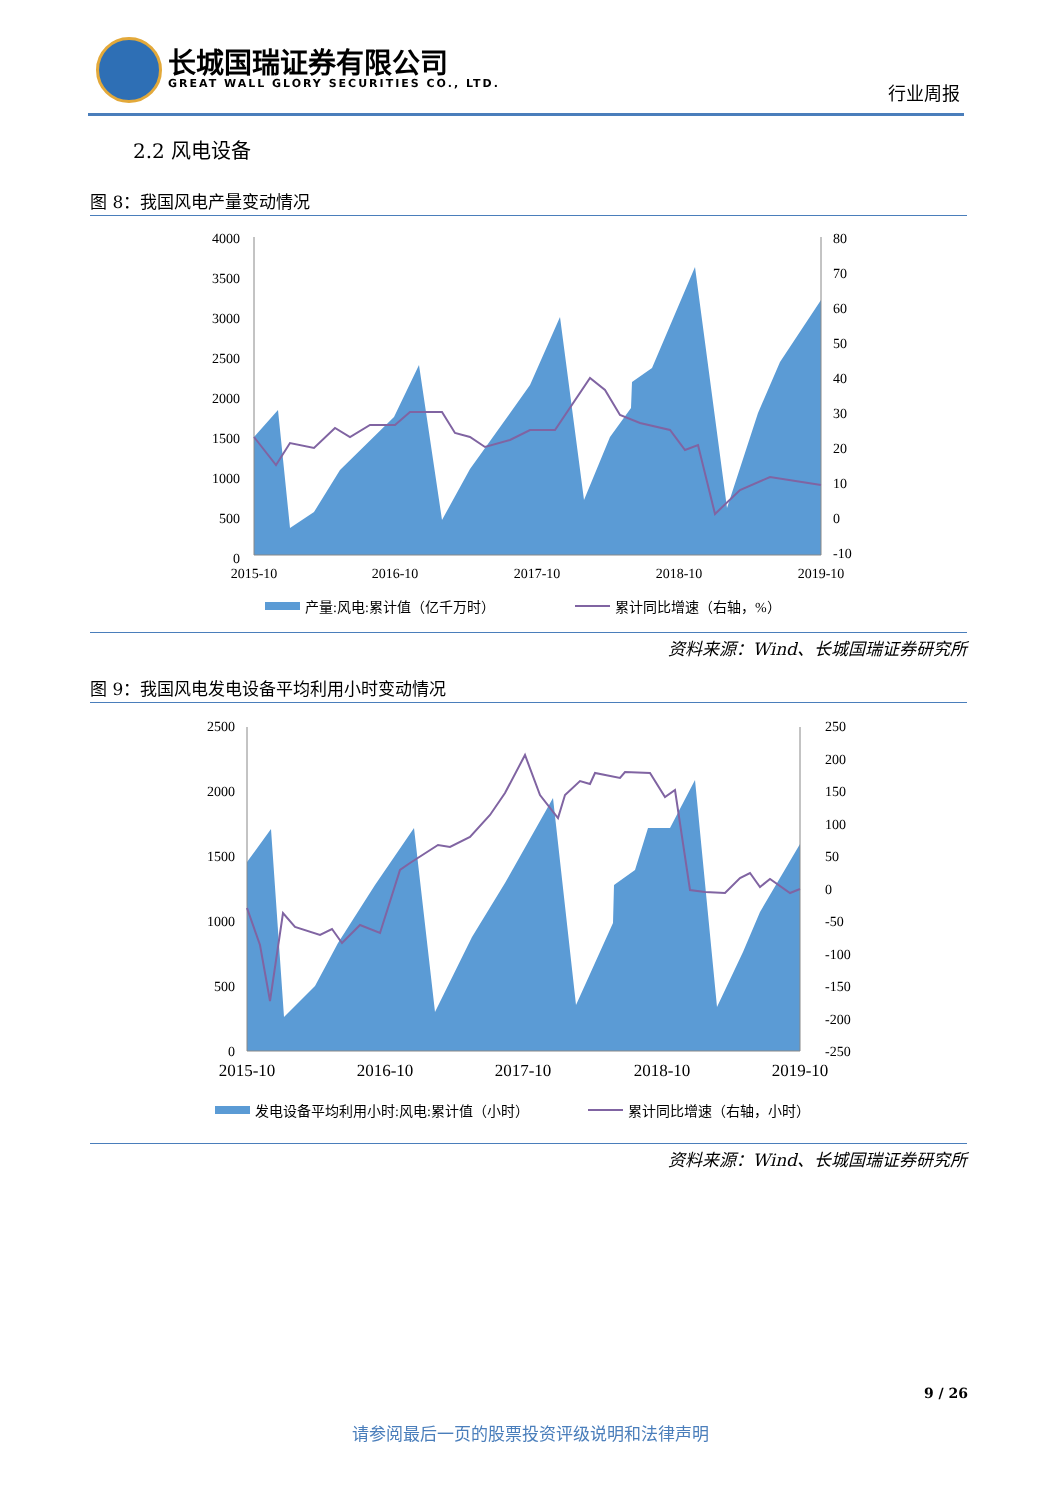长城国瑞证券有限公司
GREAT WALL GLORY SECURITIES CO., LTD.
行业周报
2.2 风电设备
图 8：我国风电产量变动情况
4000
3500
3000
2500
2000
1500
1000
500
0
80
70
60
50
40
30
20
10
0
-10
2015-10
2016-10
2017-10
2018-10
2019-10
产量:风电:累计值（亿千万时）
累计同比增速（右轴，%）
资料来源：Wind、长城国瑞证券研究所
图 9：我国风电发电设备平均利用小时变动情况
2500
2000
1500
1000
500
0
250
200
150
100
50
0
-50
-100
-150
-200
-250
2015-10
2016-10
2017-10
2018-10
2019-10
发电设备平均利用小时:风电:累计值（小时）
累计同比增速（右轴，小时）
资料来源：Wind、长城国瑞证券研究所
9 / 26
请参阅最后一页的股票投资评级说明和法律声明